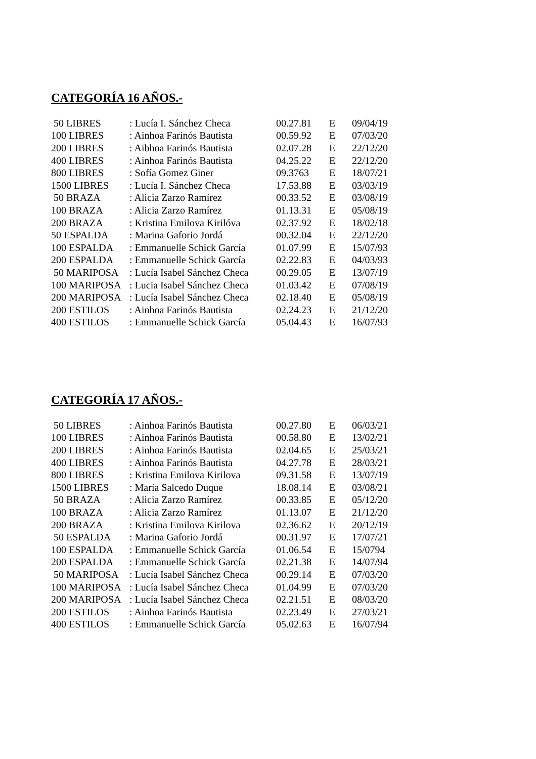CATEGORÍA 16 AÑOS.-
| 50 LIBRES | : Lucía I. Sánchez Checa | 00.27.81 | E | 09/04/19 |
| 100 LIBRES | : Ainhoa Farinós Bautista | 00.59.92 | E | 07/03/20 |
| 200 LIBRES | : Aibhoa Farinós Bautista | 02.07.28 | E | 22/12/20 |
| 400 LIBRES | : Ainhoa Farinós Bautista | 04.25.22 | E | 22/12/20 |
| 800 LIBRES | : Sofía Gomez Giner | 09.3763 | E | 18/07/21 |
| 1500 LIBRES | : Lucía I. Sánchez Checa | 17.53.88 | E | 03/03/19 |
| 50 BRAZA | : Alicia Zarzo Ramírez | 00.33.52 | E | 03/08/19 |
| 100 BRAZA | : Alicia Zarzo Ramírez | 01.13.31 | E | 05/08/19 |
| 200 BRAZA | : Kristina Emilova Kirilóva | 02.37.92 | E | 18/02/18 |
| 50 ESPALDA | : Marina Gaforio Jordá | 00.32.04 | E | 22/12/20 |
| 100 ESPALDA | : Emmanuelle Schick García | 01.07.99 | E | 15/07/93 |
| 200 ESPALDA | : Emmanuelle Schick García | 02.22.83 | E | 04/03/93 |
| 50 MARIPOSA | : Lucía Isabel Sánchez Checa | 00.29.05 | E | 13/07/19 |
| 100 MARIPOSA | : Lucia Isabel Sánchez Checa | 01.03.42 | E | 07/08/19 |
| 200 MARIPOSA | : Lucía Isabel Sánchez Checa | 02.18.40 | E | 05/08/19 |
| 200 ESTILOS | : Ainhoa Farinós Bautista | 02.24.23 | E | 21/12/20 |
| 400 ESTILOS | : Emmanuelle Schick García | 05.04.43 | E | 16/07/93 |
CATEGORÍA 17 AÑOS.-
| 50 LIBRES | : Ainhoa Farinós Bautista | 00.27.80 | E | 06/03/21 |
| 100 LIBRES | : Ainhoa Farinós Bautista | 00.58.80 | E | 13/02/21 |
| 200 LIBRES | : Ainhoa Farinós Bautista | 02.04.65 | E | 25/03/21 |
| 400 LIBRES | : Ainhoa Farinós Bautista | 04.27.78 | E | 28/03/21 |
| 800 LIBRES | : Kristina Emilova Kirilova | 09.31.58 | E | 13/07/19 |
| 1500 LIBRES | : María Salcedo Duque | 18.08.14 | E | 03/08/21 |
| 50 BRAZA | : Alicia Zarzo Ramírez | 00.33.85 | E | 05/12/20 |
| 100 BRAZA | : Alicia Zarzo Ramírez | 01.13.07 | E | 21/12/20 |
| 200 BRAZA | : Kristina Emilova Kirilova | 02.36.62 | E | 20/12/19 |
| 50 ESPALDA | : Marina Gaforio Jordá | 00.31.97 | E | 17/07/21 |
| 100 ESPALDA | : Emmanuelle Schick García | 01.06.54 | E | 15/0794 |
| 200 ESPALDA | : Emmanuelle Schick García | 02.21.38 | E | 14/07/94 |
| 50 MARIPOSA | : Lucía Isabel Sánchez Checa | 00.29.14 | E | 07/03/20 |
| 100 MARIPOSA | : Lucía Isabel Sánchez Checa | 01.04.99 | E | 07/03/20 |
| 200 MARIPOSA | : Lucía Isabel Sánchez Checa | 02.21.51 | E | 08/03/20 |
| 200 ESTILOS | : Ainhoa Farinós Bautista | 02.23.49 | E | 27/03/21 |
| 400 ESTILOS | : Emmanuelle Schick García | 05.02.63 | E | 16/07/94 |